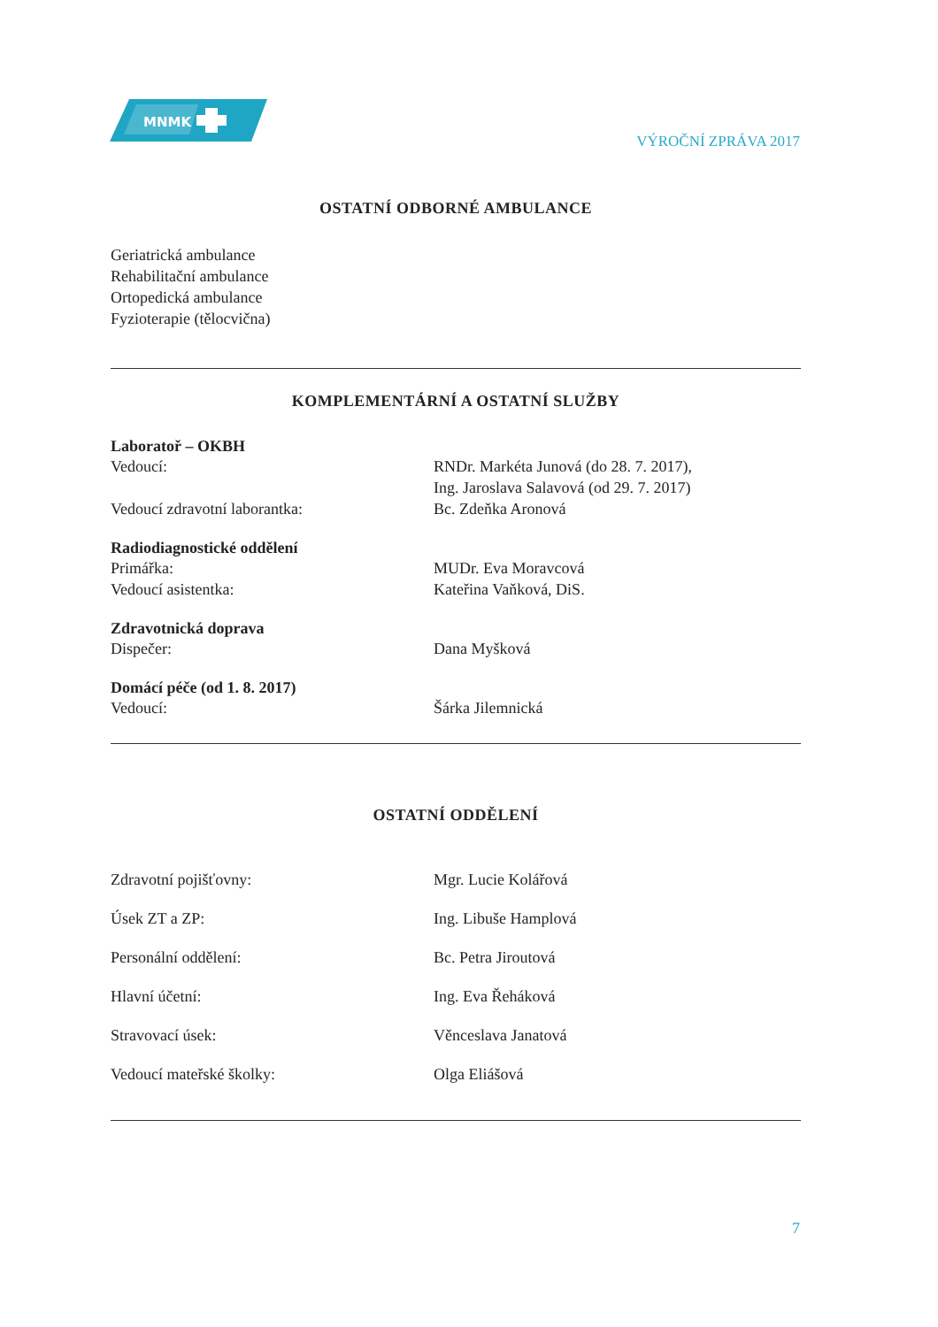MNMK
VÝROČNÍ ZPRÁVA 2017
OSTATNÍ ODBORNÉ AMBULANCE
Geriatrická ambulance
Rehabilitační ambulance
Ortopedická ambulance
Fyzioterapie (tělocvična)
KOMPLEMENTÁRNÍ A OSTATNÍ SLUŽBY
Laboratoř – OKBH
Vedoucí: RNDr. Markéta Junová (do 28. 7. 2017),
Ing. Jaroslava Salavová (od 29. 7. 2017)
Vedoucí zdravotní laborantka: Bc. Zdeňka Aronová
Radiodiagnostické oddělení
Primářka: MUDr. Eva Moravcová
Vedoucí asistentka: Kateřina Vaňková, DiS.
Zdravotnická doprava
Dispečer: Dana Myšková
Domácí péče (od 1. 8. 2017)
Vedoucí: Šárka Jilemnická
OSTATNÍ ODDĚLENÍ
Zdravotní pojišťovny: Mgr. Lucie Kolářová
Úsek ZT a ZP: Ing. Libuše Hamplová
Personální oddělení: Bc. Petra Jiroutová
Hlavní účetní: Ing. Eva Řeháková
Stravovací úsek: Věnceslava Janatová
Vedoucí mateřské školky: Olga Eliášová
7